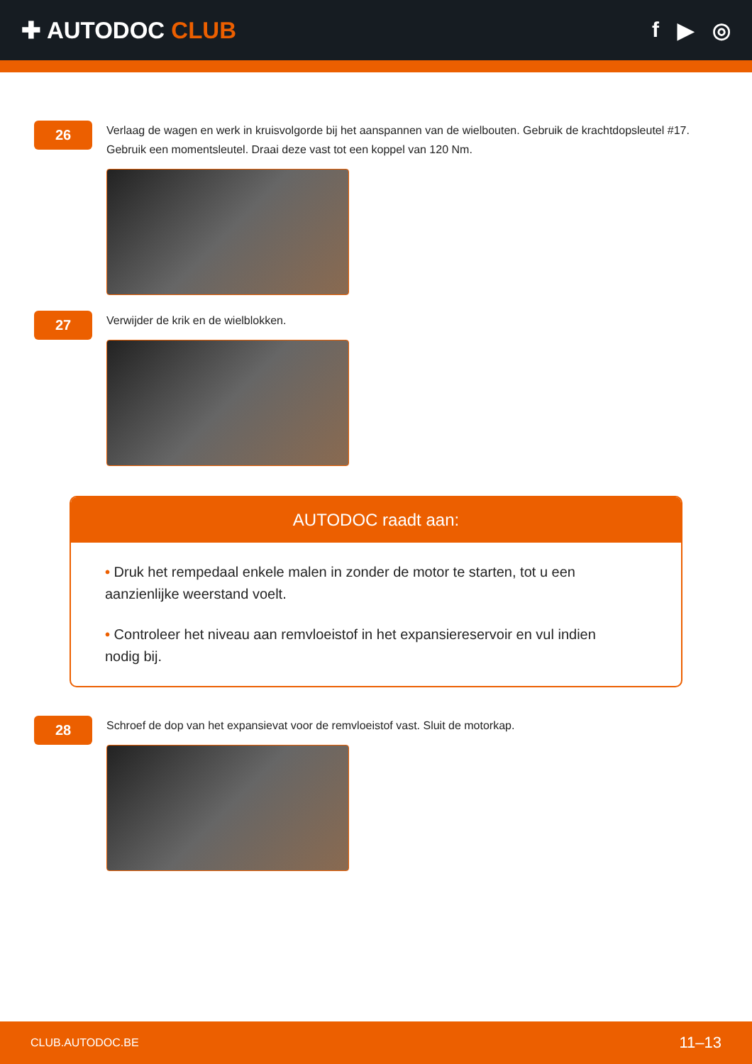✚ AUTODOC CLUB f ▶ ◎
26
Verlaag de wagen en werk in kruisvolgorde bij het aanspannen van de wielbouten. Gebruik de krachtdopsleutel #17. Gebruik een momentsleutel. Draai deze vast tot een koppel van 120 Nm.
27
Verwijder de krik en de wielblokken.
AUTODOC raadt aan:
• Druk het rempedaal enkele malen in zonder de motor te starten, tot u een aanzienlijke weerstand voelt.
• Controleer het niveau aan remvloeistof in het expansiereservoir en vul indien nodig bij.
28
Schroef de dop van het expansievat voor de remvloeistof vast. Sluit de motorkap.
CLUB.AUTODOC.BE 11–13